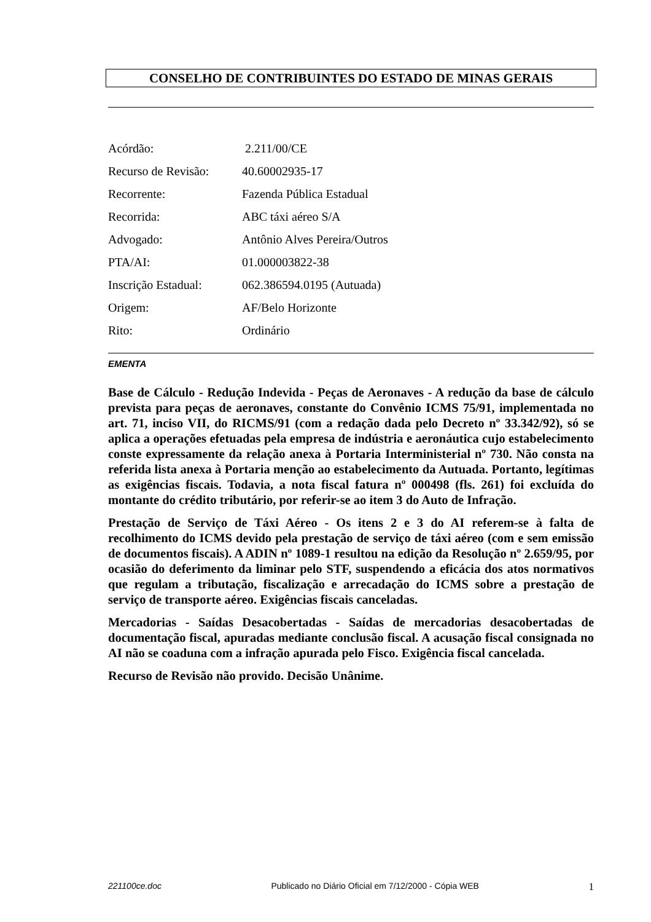CONSELHO DE CONTRIBUINTES DO ESTADO DE MINAS GERAIS
| Acórdão: | 2.211/00/CE |
| Recurso de Revisão: | 40.60002935-17 |
| Recorrente: | Fazenda Pública Estadual |
| Recorrida: | ABC táxi aéreo S/A |
| Advogado: | Antônio Alves Pereira/Outros |
| PTA/AI: | 01.000003822-38 |
| Inscrição Estadual: | 062.386594.0195 (Autuada) |
| Origem: | AF/Belo Horizonte |
| Rito: | Ordinário |
EMENTA
Base de Cálculo - Redução Indevida - Peças de Aeronaves - A redução da base de cálculo prevista para peças de aeronaves, constante do Convênio ICMS 75/91, implementada no art. 71, inciso VII, do RICMS/91 (com a redação dada pelo Decreto nº 33.342/92), só se aplica a operações efetuadas pela empresa de indústria e aeronáutica cujo estabelecimento conste expressamente da relação anexa à Portaria Interministerial nº 730. Não consta na referida lista anexa à Portaria menção ao estabelecimento da Autuada. Portanto, legítimas as exigências fiscais. Todavia, a nota fiscal fatura nº 000498 (fls. 261) foi excluída do montante do crédito tributário, por referir-se ao item 3 do Auto de Infração.
Prestação de Serviço de Táxi Aéreo - Os itens 2 e 3 do AI referem-se à falta de recolhimento do ICMS devido pela prestação de serviço de táxi aéreo (com e sem emissão de documentos fiscais). A ADIN nº 1089-1 resultou na edição da Resolução nº 2.659/95, por ocasião do deferimento da liminar pelo STF, suspendendo a eficácia dos atos normativos que regulam a tributação, fiscalização e arrecadação do ICMS sobre a prestação de serviço de transporte aéreo. Exigências fiscais canceladas.
Mercadorias - Saídas Desacobertadas - Saídas de mercadorias desacobertadas de documentação fiscal, apuradas mediante conclusão fiscal. A acusação fiscal consignada no AI não se coaduna com a infração apurada pelo Fisco. Exigência fiscal cancelada.
Recurso de Revisão não provido. Decisão Unânime.
221100ce.doc Publicado no Diário Oficial em 7/12/2000 - Cópia WEB 1